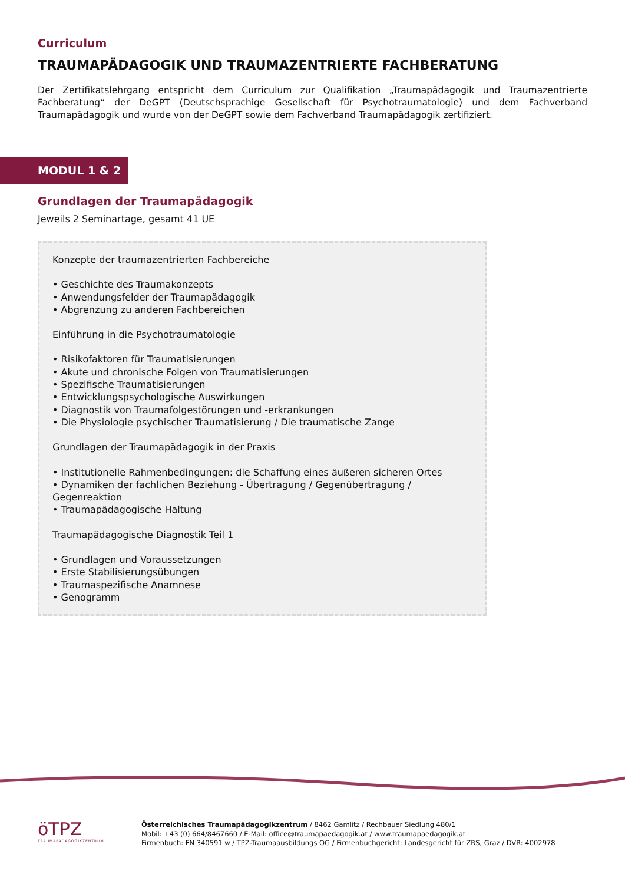Curriculum
TRAUMAPÄDAGOGIK UND TRAUMAZENTRIERTE FACHBERATUNG
Der Zertifikatslehrgang entspricht dem Curriculum zur Qualifikation „Traumapädagogik und Traumazentrierte Fachberatung“ der DeGPT (Deutschsprachige Gesellschaft für Psychotraumatologie) und dem Fachverband Traumapädagogik und wurde von der DeGPT sowie dem Fachverband Traumapädagogik zertifiziert.
MODUL 1 & 2
Grundlagen der Traumapädagogik
Jeweils 2 Seminartage, gesamt 41 UE
Konzepte der traumazentrierten Fachbereiche
• Geschichte des Traumakonzepts
• Anwendungsfelder der Traumapädagogik
• Abgrenzung zu anderen Fachbereichen
Einführung in die Psychotraumatologie
• Risikofaktoren für Traumatisierungen
• Akute und chronische Folgen von Traumatisierungen
• Spezifische Traumatisierungen
• Entwicklungspsychologische Auswirkungen
• Diagnostik von Traumafolgestörungen und -erkrankungen
• Die Physiologie psychischer Traumatisierung / Die traumatische Zange
Grundlagen der Traumapädagogik in der Praxis
• Institutionelle Rahmenbedingungen: die Schaffung eines äußeren sicheren Ortes
• Dynamiken der fachlichen Beziehung - Übertragung / Gegenübertragung / Gegenreaktion
• Traumapädagogische Haltung
Traumapädagogische Diagnostik Teil 1
• Grundlagen und Voraussetzungen
• Erste Stabilisierungsübungen
• Traumaspezifische Anamnese
• Genogramm
öTPZ
TRAUMAPÄDAGOGIKZENTRUM
Österreichisches Traumapädagogikzentrum / 8462 Gamlitz / Rechbauer Siedlung 480/1
Mobil: +43 (0) 664/8467660 / E-Mail: office@traumapaedagogik.at / www.traumapaedagogik.at
Firmenbuch: FN 340591 w / TPZ-Traumaausbildungs OG / Firmenbuchgericht: Landesgericht für ZRS, Graz / DVR: 4002978